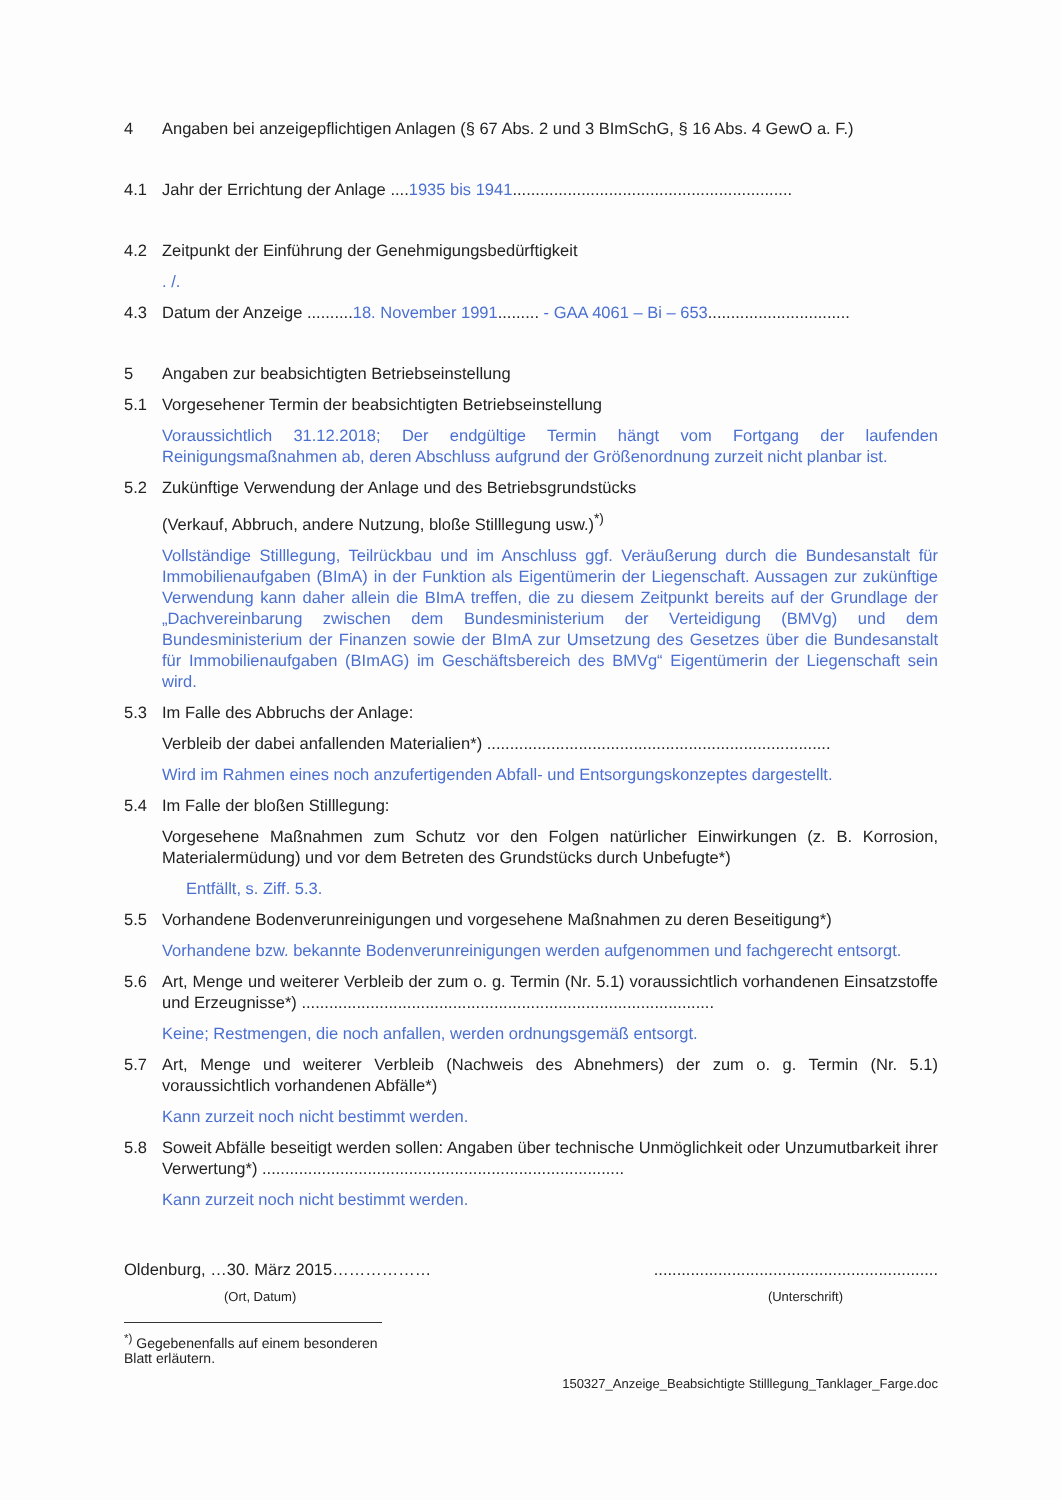4 Angaben bei anzeigepflichtigen Anlagen (§ 67 Abs. 2 und 3 BImSchG, § 16 Abs. 4 GewO a. F.)
4.1 Jahr der Errichtung der Anlage ....1935 bis 1941.............................................................
4.2 Zeitpunkt der Einführung der Genehmigungsbedürftigkeit
. /.
4.3 Datum der Anzeige ..........18. November 1991......... - GAA 4061 – Bi – 653...............................
5 Angaben zur beabsichtigten Betriebseinstellung
5.1 Vorgesehener Termin der beabsichtigten Betriebseinstellung
Voraussichtlich 31.12.2018; Der endgültige Termin hängt vom Fortgang der laufenden Reinigungsmaßnahmen ab, deren Abschluss aufgrund der Größenordnung zurzeit nicht planbar ist.
5.2 Zukünftige Verwendung der Anlage und des Betriebsgrundstücks
(Verkauf, Abbruch, andere Nutzung, bloße Stilllegung usw.)<sup>*)</sup>
Vollständige Stilllegung, Teilrückbau und im Anschluss ggf. Veräußerung durch die Bundesanstalt für Immobilienaufgaben (BImA) in der Funktion als Eigentümerin der Liegenschaft. Aussagen zur zukünftige Verwendung kann daher allein die BImA treffen, die zu diesem Zeitpunkt bereits auf der Grundlage der „Dachvereinbarung zwischen dem Bundesministerium der Verteidigung (BMVg) und dem Bundesministerium der Finanzen sowie der BImA zur Umsetzung des Gesetzes über die Bundesanstalt für Immobilienaufgaben (BImAG) im Geschäftsbereich des BMVg“ Eigentümerin der Liegenschaft sein wird.
5.3 Im Falle des Abbruchs der Anlage:
Verbleib der dabei anfallenden Materialien*) ...........................................................................
Wird im Rahmen eines noch anzufertigenden Abfall- und Entsorgungskonzeptes dargestellt.
5.4 Im Falle der bloßen Stilllegung:
Vorgesehene Maßnahmen zum Schutz vor den Folgen natürlicher Einwirkungen (z. B. Korrosion, Materialermüdung) und vor dem Betreten des Grundstücks durch Unbefugte*)
Entfällt, s. Ziff. 5.3.
5.5 Vorhandene Bodenverunreinigungen und vorgesehene Maßnahmen zu deren Beseitigung*)
Vorhandene bzw. bekannte Bodenverunreinigungen werden aufgenommen und fachgerecht entsorgt.
5.6 Art, Menge und weiterer Verbleib der zum o. g. Termin (Nr. 5.1) voraussichtlich vorhandenen Einsatzstoffe und Erzeugnisse*) ..........................................................................................
Keine; Restmengen, die noch anfallen, werden ordnungsgemäß entsorgt.
5.7 Art, Menge und weiterer Verbleib (Nachweis des Abnehmers) der zum o. g. Termin (Nr. 5.1) voraussichtlich vorhandenen Abfälle*)
Kann zurzeit noch nicht bestimmt werden.
5.8 Soweit Abfälle beseitigt werden sollen: Angaben über technische Unmöglichkeit oder Unzumutbarkeit ihrer Verwertung*) ...............................................................................
Kann zurzeit noch nicht bestimmt werden.
Oldenburg, …30. März 2015………………
..............................................................
(Ort, Datum) (Unterschrift)
<sup>*)</sup> Gegebenenfalls auf einem besonderen Blatt erläutern.
150327_Anzeige_Beabsichtigte Stilllegung_Tanklager_Farge.doc